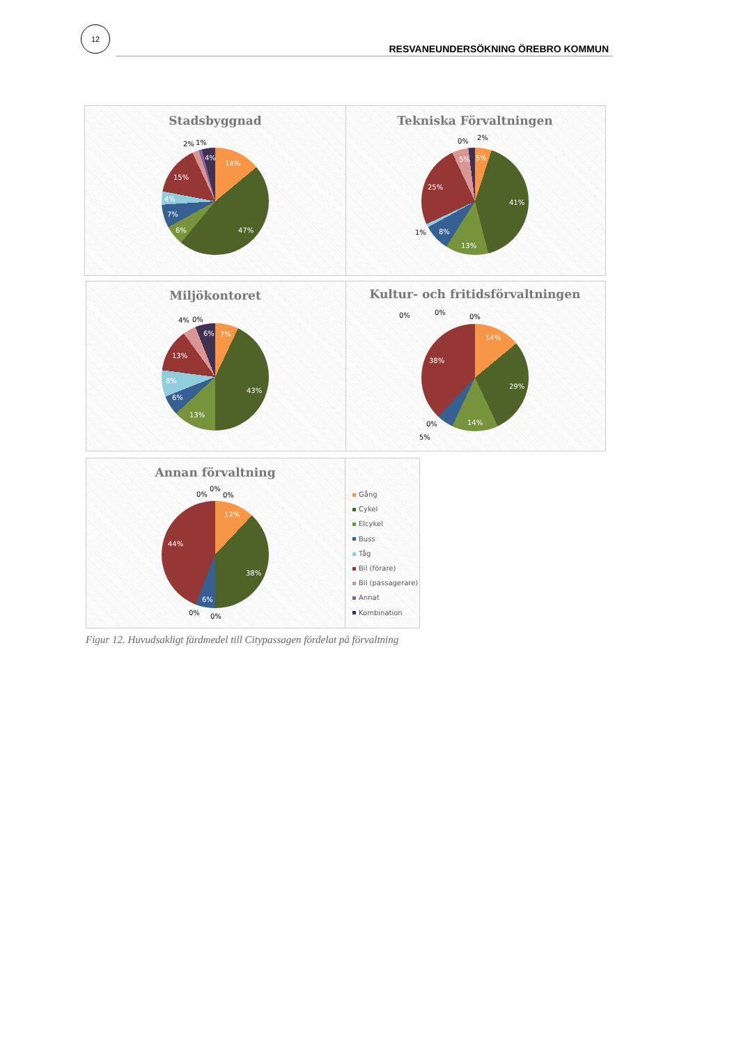12
RESVANEUNDERSÖKNING ÖREBRO KOMMUN
Stadsbyggnad
14%
47%
6%
7%
4%
15%
2%
1%
4%
Tekniska Förvaltningen
5%
41%
13%
8%
1%
25%
5%
0%
2%
Miljökontoret
7%
43%
13%
6%
8%
13%
4%
0%
6%
Kultur- och fritidsförvaltningen
14%
29%
14%
0%
5%
38%
0%
0%
0%
Annan förvaltning
12%
38%
6%
0%
0%
44%
0%
0%
0%
Gång
Cykel
Elcykel
Buss
Tåg
Bil (förare)
Bil (passagerare)
Annat
Kombination
Figur 12. Huvudsakligt färdmedel till Citypassagen fördelat på förvaltning